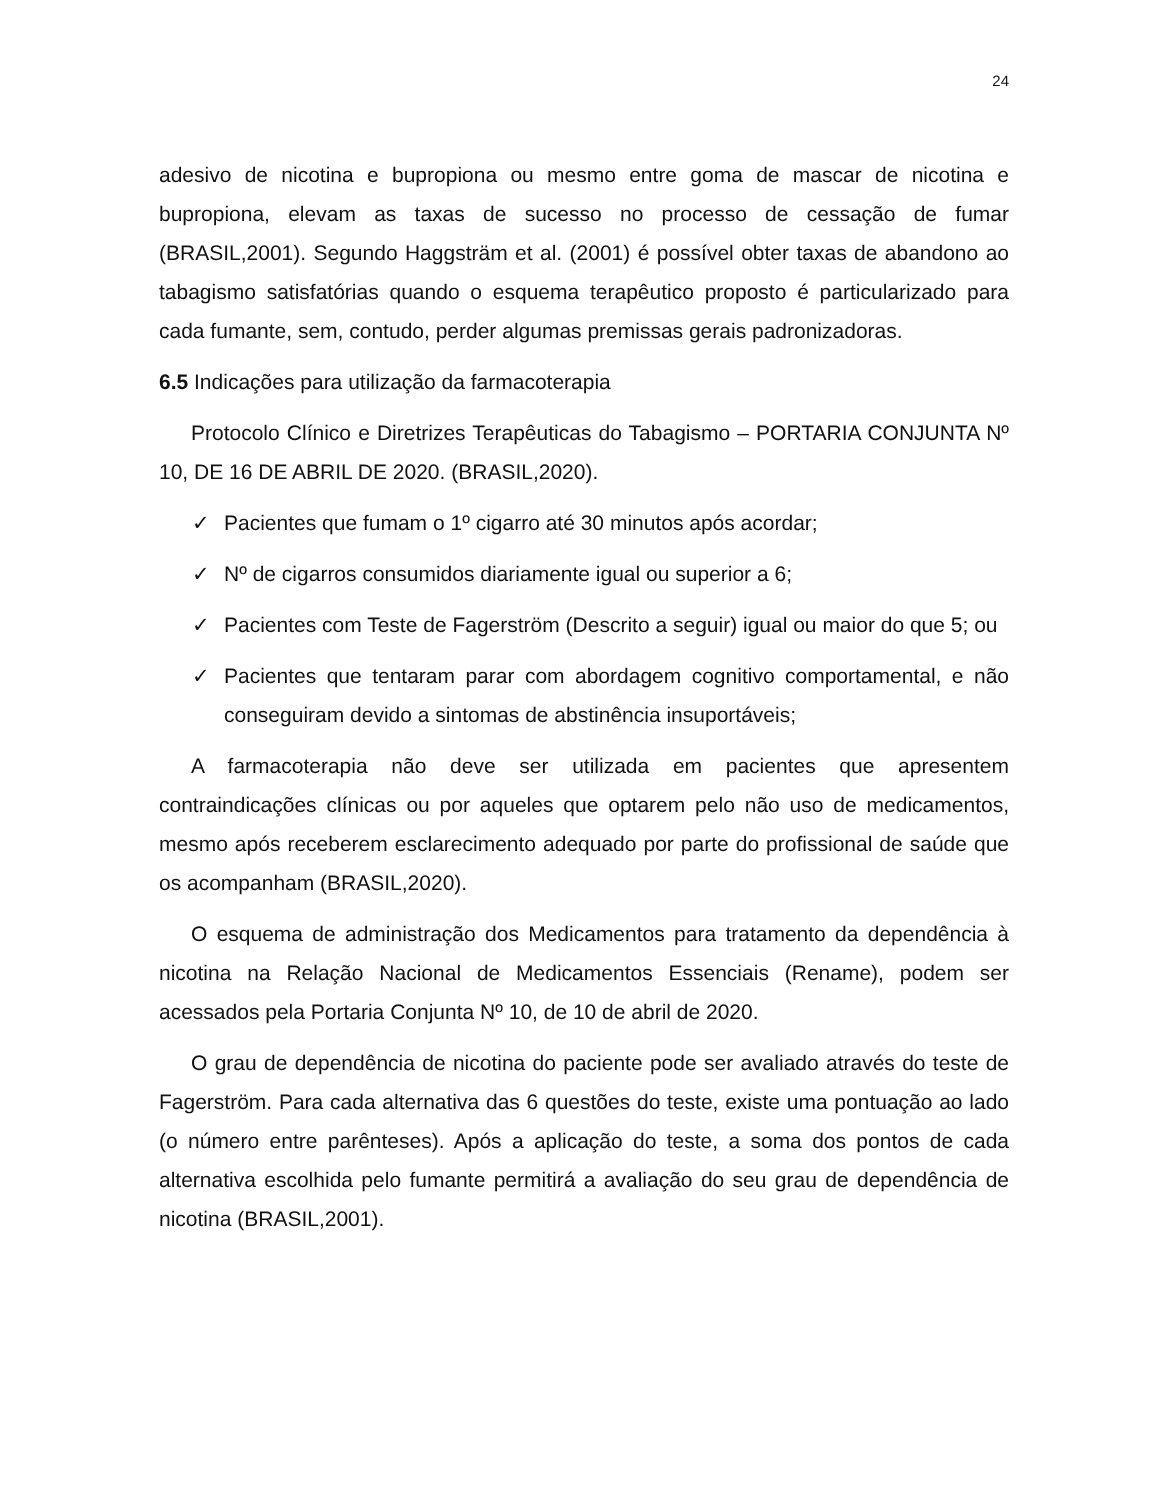24
adesivo de nicotina e bupropiona ou mesmo entre goma de mascar de nicotina e bupropiona, elevam as taxas de sucesso no processo de cessação de fumar (BRASIL,2001). Segundo Haggsträm et al. (2001) é possível obter taxas de abandono ao tabagismo satisfatórias quando o esquema terapêutico proposto é particularizado para cada fumante, sem, contudo, perder algumas premissas gerais padronizadoras.
6.5 Indicações para utilização da farmacoterapia
Protocolo Clínico e Diretrizes Terapêuticas do Tabagismo – PORTARIA CONJUNTA Nº 10, DE 16 DE ABRIL DE 2020. (BRASIL,2020).
✓ Pacientes que fumam o 1º cigarro até 30 minutos após acordar;
✓ Nº de cigarros consumidos diariamente igual ou superior a 6;
✓ Pacientes com Teste de Fagerström (Descrito a seguir) igual ou maior do que 5; ou
✓ Pacientes que tentaram parar com abordagem cognitivo comportamental, e não conseguiram devido a sintomas de abstinência insuportáveis;
A farmacoterapia não deve ser utilizada em pacientes que apresentem contraindicações clínicas ou por aqueles que optarem pelo não uso de medicamentos, mesmo após receberem esclarecimento adequado por parte do profissional de saúde que os acompanham (BRASIL,2020).
O esquema de administração dos Medicamentos para tratamento da dependência à nicotina na Relação Nacional de Medicamentos Essenciais (Rename), podem ser acessados pela Portaria Conjunta Nº 10, de 10 de abril de 2020.
O grau de dependência de nicotina do paciente pode ser avaliado através do teste de Fagerström. Para cada alternativa das 6 questões do teste, existe uma pontuação ao lado (o número entre parênteses). Após a aplicação do teste, a soma dos pontos de cada alternativa escolhida pelo fumante permitirá a avaliação do seu grau de dependência de nicotina (BRASIL,2001).